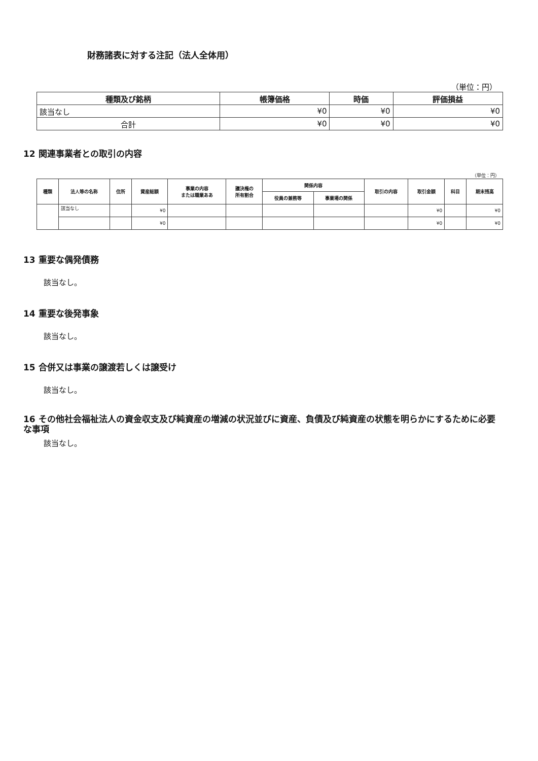財務諸表に対する注記（法人全体用）
（単位：円）
| 種類及び銘柄 | 帳簿価格 | 時価 | 評価損益 |
| --- | --- | --- | --- |
| 該当なし | ¥0 | ¥0 | ¥0 |
| 合計 | ¥0 | ¥0 | ¥0 |
12 関連事業者との取引の内容
（単位：円）
| 種類 | 法人等の名称 | 住所 | 資産総額 | 事業の内容 または職業ああ | 議決権の 所有割合 | 関係内容 | | 取引の内容 | 取引金額 | 科目 | 期末残高 |
| --- | --- | --- | --- | --- | --- | --- | --- | --- | --- | --- | --- |
| | | | | | | 役員の兼務等 | 事業場の関係 | | | | |
| | 該当なし | | ¥0 | | | | | | ¥0 | | ¥0 |
| | | | ¥0 | | | | | | ¥0 | | ¥0 |
13 重要な偶発債務
該当なし。
14 重要な後発事象
該当なし。
15 合併又は事業の譲渡若しくは譲受け
該当なし。
16 その他社会福祉法人の資金収支及び純資産の増減の状況並びに資産、負債及び純資産の状態を明らかにするために必要な事項
該当なし。